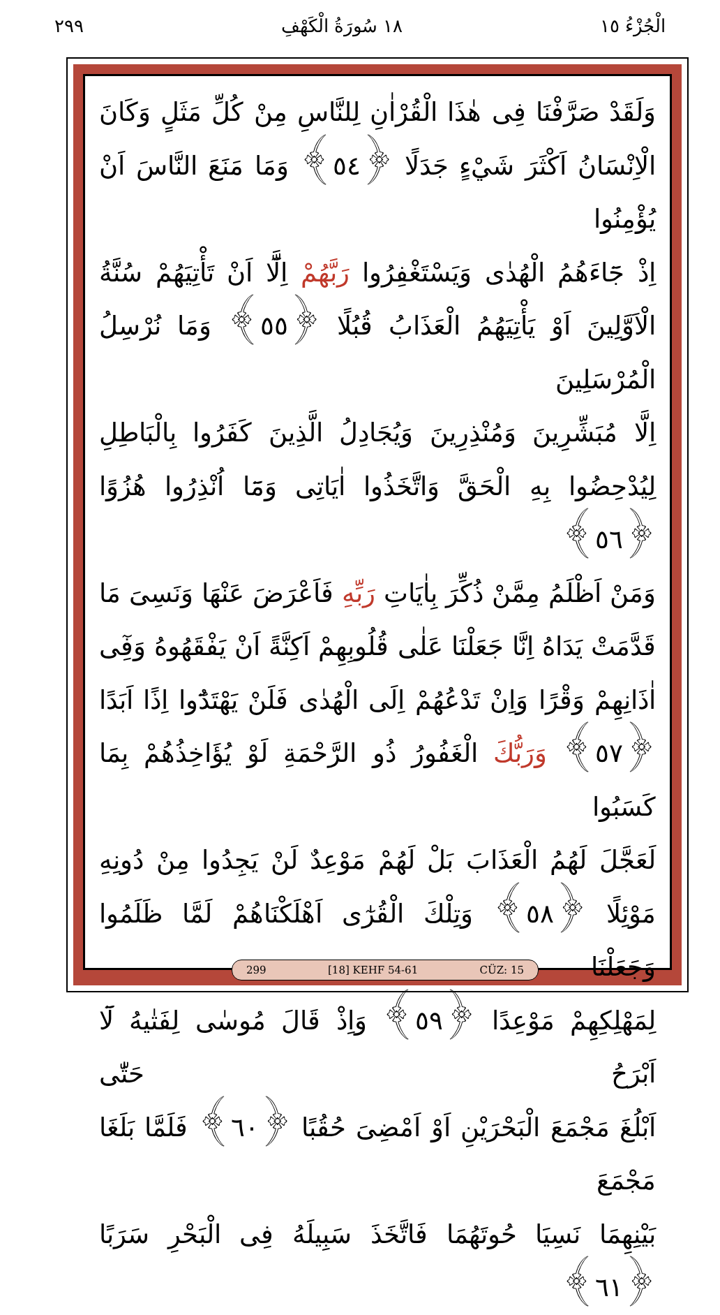الْجُزْءُ ١٥ ١٨ سُورَةُ الْكَهْفِ ٢٩٩
وَلَقَدْ صَرَّفْنَا فِى هٰذَا الْقُرْاٰنِ لِلنَّاسِ مِنْ كُلِّ مَثَلٍ وَكَانَ
الْاِنْسَانُ اَكْثَرَ شَيْءٍ جَدَلًا ﴿٥٤﴾ وَمَا مَنَعَ النَّاسَ اَنْ يُؤْمِنُوا
اِذْ جَٓاءَهُمُ الْهُدٰى وَيَسْتَغْفِرُوا رَبَّهُمْ اِلَّٓا اَنْ تَأْتِيَهُمْ سُنَّةُ
الْاَوَّلِينَ اَوْ يَأْتِيَهُمُ الْعَذَابُ قُبُلًا ﴿٥٥﴾ وَمَا نُرْسِلُ الْمُرْسَلِينَ
اِلَّا مُبَشِّرِينَ وَمُنْذِرِينَ وَيُجَادِلُ الَّذِينَ كَفَرُوا بِالْبَاطِلِ
لِيُدْحِضُوا بِهِ الْحَقَّ وَاتَّخَذُوا اٰيَاتِى وَمَٓا اُنْذِرُوا هُزُوًا ﴿٥٦﴾
وَمَنْ اَظْلَمُ مِمَّنْ ذُكِّرَ بِاٰيَاتِ رَبِّهِ فَاَعْرَضَ عَنْهَا وَنَسِىَ مَا
قَدَّمَتْ يَدَاهُ اِنَّا جَعَلْنَا عَلٰى قُلُوبِهِمْ اَكِنَّةً اَنْ يَفْقَهُوهُ وَفِٓى
اٰذَانِهِمْ وَقْرًا وَاِنْ تَدْعُهُمْ اِلَى الْهُدٰى فَلَنْ يَهْتَدُٓوا اِذًا اَبَدًا
﴿٥٧﴾ وَرَبُّكَ الْغَفُورُ ذُو الرَّحْمَةِ لَوْ يُؤَاخِذُهُمْ بِمَا كَسَبُوا
لَعَجَّلَ لَهُمُ الْعَذَابَ بَلْ لَهُمْ مَوْعِدٌ لَنْ يَجِدُوا مِنْ دُونِهِ
مَوْئِلًا ﴿٥٨﴾ وَتِلْكَ الْقُرٰٓى اَهْلَكْنَاهُمْ لَمَّا ظَلَمُوا وَجَعَلْنَا
لِمَهْلِكِهِمْ مَوْعِدًا ﴿٥٩﴾ وَاِذْ قَالَ مُوسٰى لِفَتٰيهُ لَٓا اَبْرَحُ حَتّٰى
اَبْلُغَ مَجْمَعَ الْبَحْرَيْنِ اَوْ اَمْضِىَ حُقُبًا ﴿٦٠﴾ فَلَمَّا بَلَغَا مَجْمَعَ
بَيْنِهِمَا نَسِيَا حُوتَهُمَا فَاتَّخَذَ سَبِيلَهُ فِى الْبَحْرِ سَرَبًا ﴿٦١﴾
299 [18] KEHF 54-61 CÜZ: 15